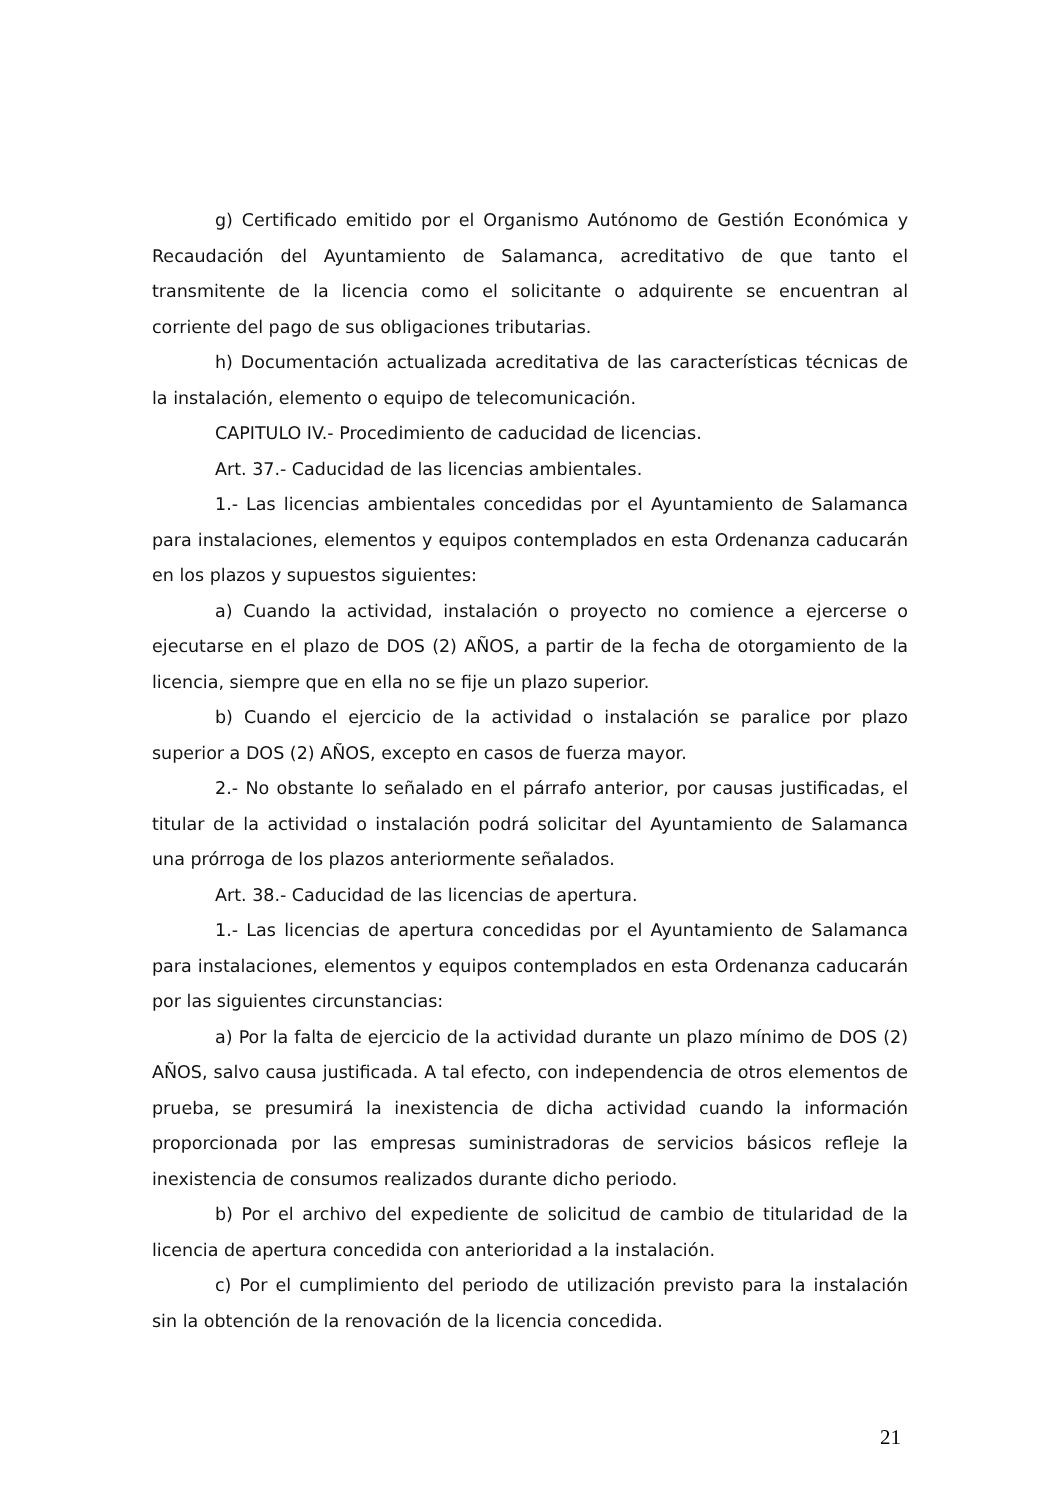g) Certificado emitido por el Organismo Autónomo de Gestión Económica y Recaudación del Ayuntamiento de Salamanca, acreditativo de que tanto el transmitente de la licencia como el solicitante o adquirente se encuentran al corriente del pago de sus obligaciones tributarias.
h) Documentación actualizada acreditativa de las características técnicas de la instalación, elemento o equipo de telecomunicación.
CAPITULO IV.- Procedimiento de caducidad de licencias.
Art. 37.- Caducidad de las licencias ambientales.
1.- Las licencias ambientales concedidas por el Ayuntamiento de Salamanca para instalaciones, elementos y equipos contemplados en esta Ordenanza caducarán en los plazos y supuestos siguientes:
a) Cuando la actividad, instalación o proyecto no comience a ejercerse o ejecutarse en el plazo de DOS (2) AÑOS, a partir de la fecha de otorgamiento de la licencia, siempre que en ella no se fije un plazo superior.
b) Cuando el ejercicio de la actividad o instalación se paralice por plazo superior a DOS (2) AÑOS, excepto en casos de fuerza mayor.
2.- No obstante lo señalado en el párrafo anterior, por causas justificadas, el titular de la actividad o instalación podrá solicitar del Ayuntamiento de Salamanca una prórroga de los plazos anteriormente señalados.
Art. 38.- Caducidad de las licencias de apertura.
1.- Las licencias de apertura concedidas por el Ayuntamiento de Salamanca para instalaciones, elementos y equipos contemplados en esta Ordenanza caducarán por las siguientes circunstancias:
a) Por la falta de ejercicio de la actividad durante un plazo mínimo de DOS (2) AÑOS, salvo causa justificada. A tal efecto, con independencia de otros elementos de prueba, se presumirá la inexistencia de dicha actividad cuando la información proporcionada por las empresas suministradoras de servicios básicos refleje la inexistencia de consumos realizados durante dicho periodo.
b) Por el archivo del expediente de solicitud de cambio de titularidad de la licencia de apertura concedida con anterioridad a la instalación.
c) Por el cumplimiento del periodo de utilización previsto para la instalación sin la obtención de la renovación de la licencia concedida.
21